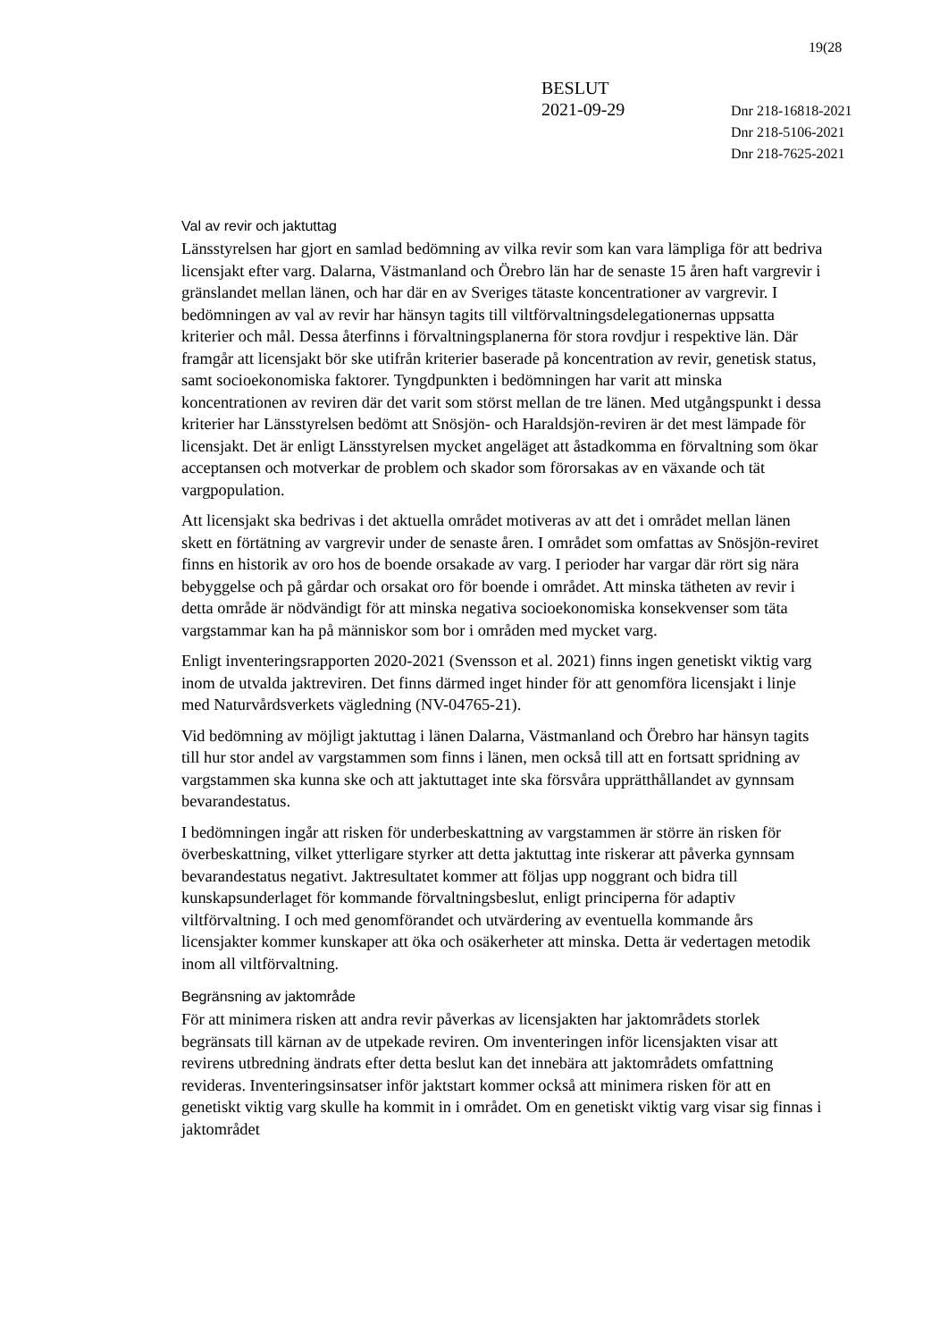19(28
BESLUT
2021-09-29
Dnr 218-16818-2021
Dnr 218-5106-2021
Dnr 218-7625-2021
Val av revir och jaktuttag
Länsstyrelsen har gjort en samlad bedömning av vilka revir som kan vara lämpliga för att bedriva licensjakt efter varg. Dalarna, Västmanland och Örebro län har de senaste 15 åren haft vargrevir i gränslandet mellan länen, och har där en av Sveriges tätaste koncentrationer av vargrevir. I bedömningen av val av revir har hänsyn tagits till viltförvaltningsdelegationernas uppsatta kriterier och mål. Dessa återfinns i förvaltningsplanerna för stora rovdjur i respektive län. Där framgår att licensjakt bör ske utifrån kriterier baserade på koncentration av revir, genetisk status, samt socioekonomiska faktorer. Tyngdpunkten i bedömningen har varit att minska koncentrationen av reviren där det varit som störst mellan de tre länen. Med utgångspunkt i dessa kriterier har Länsstyrelsen bedömt att Snösjön- och Haraldsjön-reviren är det mest lämpade för licensjakt. Det är enligt Länsstyrelsen mycket angeläget att åstadkomma en förvaltning som ökar acceptansen och motverkar de problem och skador som förorsakas av en växande och tät vargpopulation.
Att licensjakt ska bedrivas i det aktuella området motiveras av att det i området mellan länen skett en förtätning av vargrevir under de senaste åren. I området som omfattas av Snösjön-reviret finns en historik av oro hos de boende orsakade av varg. I perioder har vargar där rört sig nära bebyggelse och på gårdar och orsakat oro för boende i området. Att minska tätheten av revir i detta område är nödvändigt för att minska negativa socioekonomiska konsekvenser som täta vargstammar kan ha på människor som bor i områden med mycket varg.
Enligt inventeringsrapporten 2020-2021 (Svensson et al. 2021) finns ingen genetiskt viktig varg inom de utvalda jaktreviren. Det finns därmed inget hinder för att genomföra licensjakt i linje med Naturvårdsverkets vägledning (NV-04765-21).
Vid bedömning av möjligt jaktuttag i länen Dalarna, Västmanland och Örebro har hänsyn tagits till hur stor andel av vargstammen som finns i länen, men också till att en fortsatt spridning av vargstammen ska kunna ske och att jaktuttaget inte ska försvåra upprätthållandet av gynnsam bevarandestatus.
I bedömningen ingår att risken för underbeskattning av vargstammen är större än risken för överbeskattning, vilket ytterligare styrker att detta jaktuttag inte riskerar att påverka gynnsam bevarandestatus negativt. Jaktresultatet kommer att följas upp noggrant och bidra till kunskapsunderlaget för kommande förvaltningsbeslut, enligt principerna för adaptiv viltförvaltning. I och med genomförandet och utvärdering av eventuella kommande års licensjakter kommer kunskaper att öka och osäkerheter att minska. Detta är vedertagen metodik inom all viltförvaltning.
Begränsning av jaktområde
För att minimera risken att andra revir påverkas av licensjakten har jaktområdets storlek begränsats till kärnan av de utpekade reviren. Om inventeringen inför licensjakten visar att revirens utbredning ändrats efter detta beslut kan det innebära att jaktområdets omfattning revideras. Inventeringsinsatser inför jaktstart kommer också att minimera risken för att en genetiskt viktig varg skulle ha kommit in i området. Om en genetiskt viktig varg visar sig finnas i jaktområdet